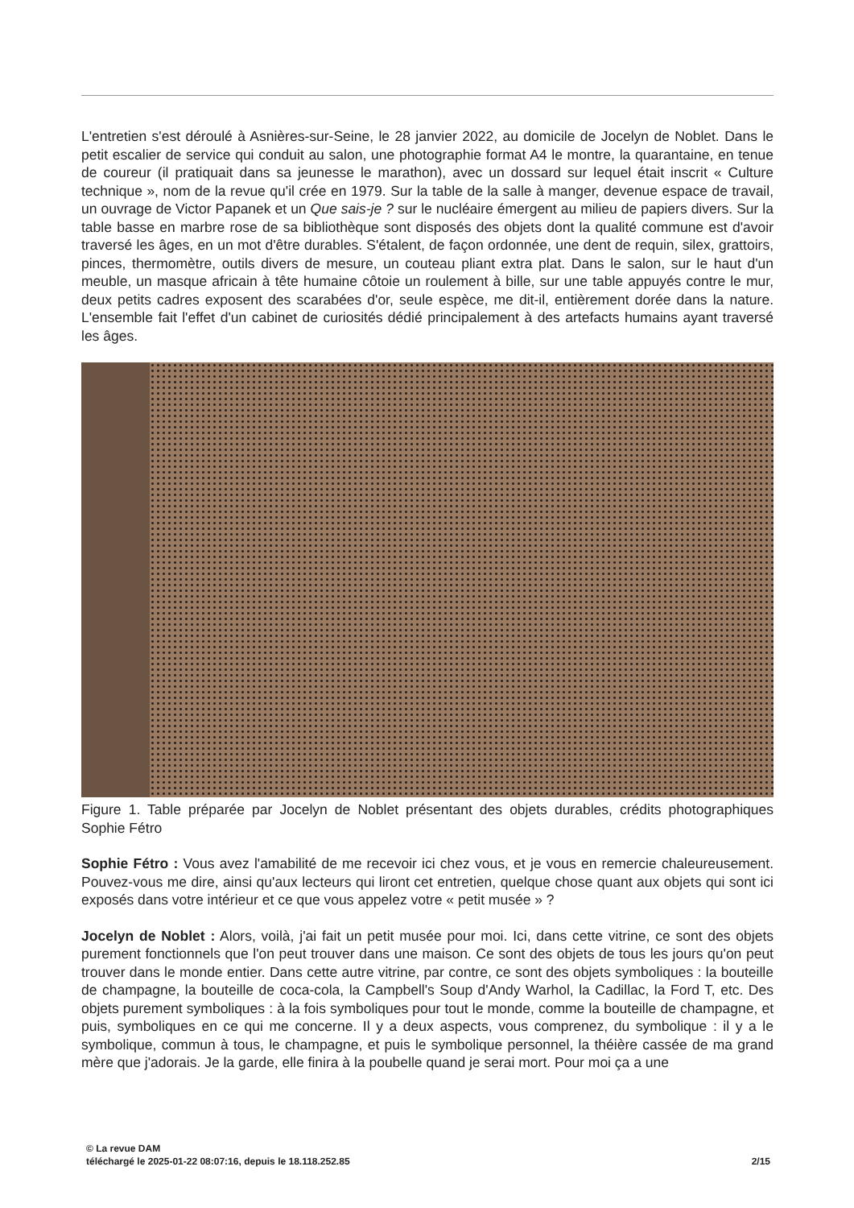L'entretien s'est déroulé à Asnières-sur-Seine, le 28 janvier 2022, au domicile de Jocelyn de Noblet. Dans le petit escalier de service qui conduit au salon, une photographie format A4 le montre, la quarantaine, en tenue de coureur (il pratiquait dans sa jeunesse le marathon), avec un dossard sur lequel était inscrit « Culture technique », nom de la revue qu'il crée en 1979. Sur la table de la salle à manger, devenue espace de travail, un ouvrage de Victor Papanek et un Que sais-je ? sur le nucléaire émergent au milieu de papiers divers. Sur la table basse en marbre rose de sa bibliothèque sont disposés des objets dont la qualité commune est d'avoir traversé les âges, en un mot d'être durables. S'étalent, de façon ordonnée, une dent de requin, silex, grattoirs, pinces, thermomètre, outils divers de mesure, un couteau pliant extra plat. Dans le salon, sur le haut d'un meuble, un masque africain à tête humaine côtoie un roulement à bille, sur une table appuyés contre le mur, deux petits cadres exposent des scarabées d'or, seule espèce, me dit-il, entièrement dorée dans la nature. L'ensemble fait l'effet d'un cabinet de curiosités dédié principalement à des artefacts humains ayant traversé les âges.
Figure 1. Table préparée par Jocelyn de Noblet présentant des objets durables, crédits photographiques Sophie Fétro
Sophie Fétro : Vous avez l'amabilité de me recevoir ici chez vous, et je vous en remercie chaleureusement. Pouvez-vous me dire, ainsi qu'aux lecteurs qui liront cet entretien, quelque chose quant aux objets qui sont ici exposés dans votre intérieur et ce que vous appelez votre « petit musée » ?
Jocelyn de Noblet : Alors, voilà, j'ai fait un petit musée pour moi. Ici, dans cette vitrine, ce sont des objets purement fonctionnels que l'on peut trouver dans une maison. Ce sont des objets de tous les jours qu'on peut trouver dans le monde entier. Dans cette autre vitrine, par contre, ce sont des objets symboliques : la bouteille de champagne, la bouteille de coca-cola, la Campbell's Soup d'Andy Warhol, la Cadillac, la Ford T, etc. Des objets purement symboliques : à la fois symboliques pour tout le monde, comme la bouteille de champagne, et puis, symboliques en ce qui me concerne. Il y a deux aspects, vous comprenez, du symbolique : il y a le symbolique, commun à tous, le champagne, et puis le symbolique personnel, la théière cassée de ma grand mère que j'adorais. Je la garde, elle finira à la poubelle quand je serai mort. Pour moi ça a une
© La revue DAM
téléchargé le 2025-01-22 08:07:16, depuis le 18.118.252.85 2/15